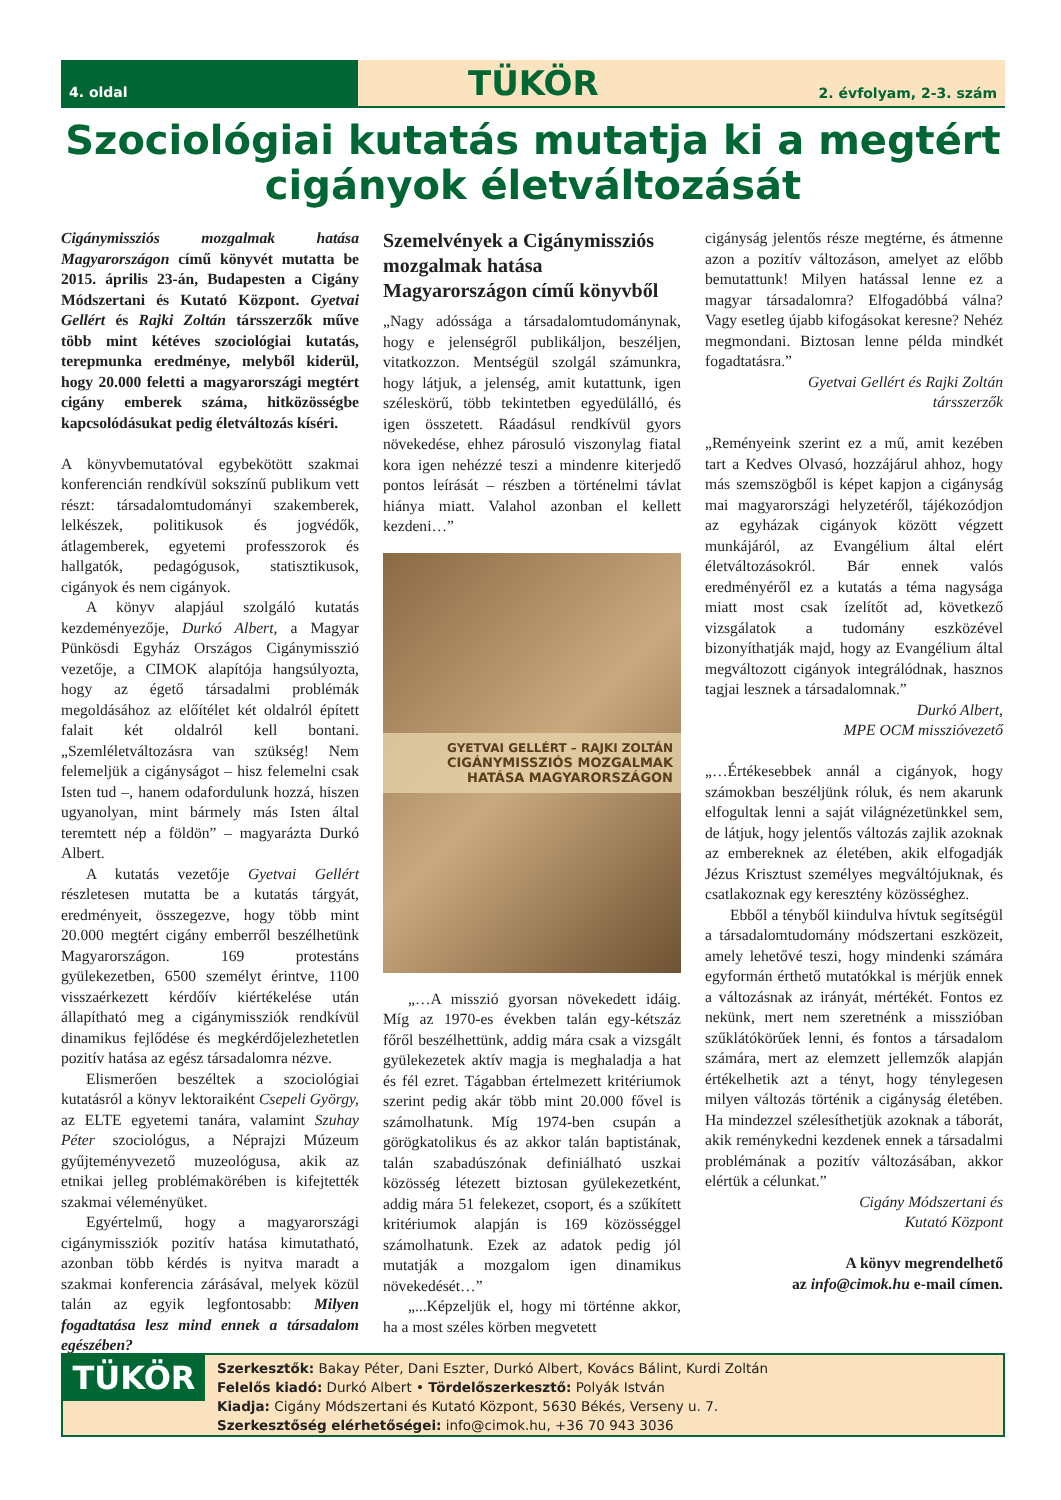4. oldal
TÜKÖR 2. évfolyam, 2-3. szám
Szociológiai kutatás mutatja ki a megtért cigányok életváltozását
Cigánymissziós mozgalmak hatása Magyarországon című könyvét mutatta be 2015. április 23-án, Budapesten a Cigány Módszertani és Kutató Központ. Gyetvai Gellért és Rajki Zoltán társszerzők műve több mint kétéves szociológiai kutatás, terepmunka eredménye, melyből kiderül, hogy 20.000 feletti a magyarországi megtért cigány emberek száma, hitközösségbe kapcsolódásukat pedig életváltozás kíséri.
A könyvbemutatóval egybekötött szakmai konferencián rendkívül sokszínű publikum vett részt: társadalomtudományi szakemberek, lelkészek, politikusok és jogvédők, átlagemberek, egyetemi professzorok és hallgatók, pedagógusok, statisztikusok, cigányok és nem cigányok.
A könyv alapjául szolgáló kutatás kezdeményezője, Durkó Albert, a Magyar Pünkösdi Egyház Országos Cigánymisszió vezetője, a CIMOK alapítója hangsúlyozta, hogy az égető társadalmi problémák megoldásához az előítélet két oldalról épített falait két oldalról kell bontani. „Szemléletváltozásra van szükség! Nem felemeljük a cigányságot – hisz felemelni csak Isten tud –, hanem odafordulunk hozzá, hiszen ugyanolyan, mint bármely más Isten által teremtett nép a földön” – magyarázta Durkó Albert.
A kutatás vezetője Gyetvai Gellért részletesen mutatta be a kutatás tárgyát, eredményeit, összegezve, hogy több mint 20.000 megtért cigány emberről beszélhetünk Magyarországon. 169 protestáns gyülekezetben, 6500 személyt érintve, 1100 visszaérkezett kérdőív kiértékelése után állapítható meg a cigánymissziók rendkívül dinamikus fejlődése és megkérdőjelezhetetlen pozitív hatása az egész társadalomra nézve.
Elismerően beszéltek a szociológiai kutatásról a könyv lektoraiként Csepeli György, az ELTE egyetemi tanára, valamint Szuhay Péter szociológus, a Néprajzi Múzeum gyűjteményvezető muzeológusa, akik az etnikai jelleg problémakörében is kifejtették szakmai véleményüket.
Egyértelmű, hogy a magyarországi cigánymissziók pozitív hatása kimutatható, azonban több kérdés is nyitva maradt a szakmai konferencia zárásával, melyek közül talán az egyik legfontosabb: Milyen fogadtatása lesz mind ennek a társadalom egészében?
Szemelvények a Cigánymissziós mozgalmak hatása Magyarországon című könyvből
„Nagy adóssága a társadalomtudománynak, hogy e jelenségről publikáljon, beszéljen, vitatkozzon. Mentségül szolgál számunkra, hogy látjuk, a jelenség, amit kutattunk, igen széleskörű, több tekintetben egyedülálló, és igen összetett. Ráadásul rendkívül gyors növekedése, ehhez párosuló viszonylag fiatal kora igen nehézzé teszi a mindenre kiterjedő pontos leírását – részben a történelmi távlat hiánya miatt. Valahol azonban el kellett kezdeni…”
GYETVAI GELLÉRT – RAJKI ZOLTÁN
CIGÁNYMISSZIÓS MOZGALMAK HATÁSA MAGYARORSZÁGON
„…A misszió gyorsan növekedett idáig. Míg az 1970-es években talán egy-kétszáz főről beszélhettünk, addig mára csak a vizsgált gyülekezetek aktív magja is meghaladja a hat és fél ezret. Tágabban értelmezett kritériumok szerint pedig akár több mint 20.000 fővel is számolhatunk. Míg 1974-ben csupán a görögkatolikus és az akkor talán baptistának, talán szabadúszónak definiálható uszkai közösség létezett biztosan gyülekezetként, addig mára 51 felekezet, csoport, és a szűkített kritériumok alapján is 169 közösséggel számolhatunk. Ezek az adatok pedig jól mutatják a mozgalom igen dinamikus növekedését…”
„...Képzeljük el, hogy mi történne akkor, ha a most széles körben megvetett
cigányság jelentős része megtérne, és átmenne azon a pozitív változáson, amelyet az előbb bemutattunk! Milyen hatással lenne ez a magyar társadalomra? Elfogadóbbá válna? Vagy esetleg újabb kifogásokat keresne? Nehéz megmondani. Biztosan lenne példa mindkét fogadtatásra.”
Gyetvai Gellért és Rajki Zoltán
társszerzők
„Reményeink szerint ez a mű, amit kezében tart a Kedves Olvasó, hozzájárul ahhoz, hogy más szemszögből is képet kapjon a cigányság mai magyarországi helyzetéről, tájékozódjon az egyházak cigányok között végzett munkájáról, az Evangélium által elért életváltozásokról. Bár ennek valós eredményéről ez a kutatás a téma nagysága miatt most csak ízelítőt ad, következő vizsgálatok a tudomány eszközével bizonyíthatják majd, hogy az Evangélium által megváltozott cigányok integrálódnak, hasznos tagjai lesznek a társadalomnak.”
Durkó Albert,
MPE OCM misszióvezető
„…Értékesebbek annál a cigányok, hogy számokban beszéljünk róluk, és nem akarunk elfogultak lenni a saját világnézetünkkel sem, de látjuk, hogy jelentős változás zajlik azoknak az embereknek az életében, akik elfogadják Jézus Krisztust személyes megváltójuknak, és csatlakoznak egy keresztény közösséghez.
Ebből a tényből kiindulva hívtuk segítségül a társadalomtudomány módszertani eszközeit, amely lehetővé teszi, hogy mindenki számára egyformán érthető mutatókkal is mérjük ennek a változásnak az irányát, mértékét. Fontos ez nekünk, mert nem szeretnénk a misszióban szűklátókörűek lenni, és fontos a társadalom számára, mert az elemzett jellemzők alapján értékelhetik azt a tényt, hogy ténylegesen milyen változás történik a cigányság életében. Ha mindezzel szélesíthetjük azoknak a táborát, akik reménykedni kezdenek ennek a társadalmi problémának a pozitív változásában, akkor elértük a célunkat.”
Cigány Módszertani és
Kutató Központ
A könyv megrendelhető
az info@cimok.hu e-mail címen.
TÜKÖR
Szerkesztők: Bakay Péter, Dani Eszter, Durkó Albert, Kovács Bálint, Kurdi Zoltán
Felelős kiadó: Durkó Albert • Tördelőszerkesztő: Polyák István
Kiadja: Cigány Módszertani és Kutató Központ, 5630 Békés, Verseny u. 7.
Szerkesztőség elérhetőségei: info@cimok.hu, +36 70 943 3036